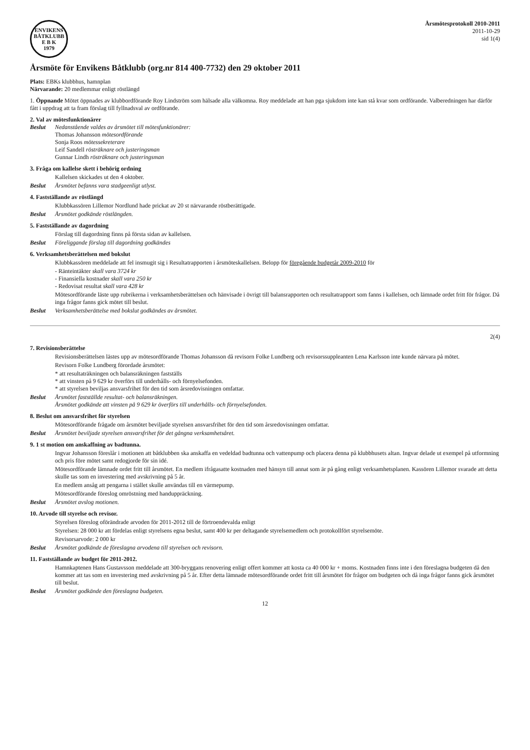ENVIKENS BÅTKLUBB
E B K
1979
Årsmötesprotokoll 2010-2011
2011-10-29
sid 1(4)
Årsmöte för Envikens Båtklubb (org.nr 814 400-7732) den 29 oktober 2011
Plats: EBKs klubbhus, hamnplan
Närvarande: 20 medlemmar enligt röstlängd
1. Öppnande Mötet öppnades av klubbordförande Roy Lindström som hälsade alla välkomna. Roy meddelade att han pga sjukdom inte kan stå kvar som ordförande. Valberedningen har därför fått i uppdrag att ta fram förslag till fyllnadsval av ordförande.
2. Val av mötesfunktionärer
Beslut
Nedanstående valdes av årsmötet till mötesfunktionärer:
Thomas Johansson mötesordförande
Sonja Roos mötessekreterare
Leif Sandell rösträknare och justeringsman
Gunnar Lindh rösträknare och justeringsman
3. Fråga om kallelse skett i behörig ordning
Kallelsen skickades ut den 4 oktober.
Beslut Årsmötet befanns vara stadgeenligt utlyst.
4. Fastställande av röstlängd
Klubbkassören Lillemor Nordlund hade prickat av 20 st närvarande röstberättigade.
Beslut Årsmötet godkände röstlängden.
5. Fastställande av dagordning
Förslag till dagordning finns på första sidan av kallelsen.
Beslut Föreliggande förslag till dagordning godkändes
6. Verksamhetsberättelsen med bokslut
Klubbkassören meddelade att fel insmugit sig i Resultatrapporten i årsmöteskallelsen. Belopp för föregående budgetår 2009-2010 för
- Ränteintäkter skall vara 3724 kr
- Finansiella kostnader skall vara 250 kr
- Redovisat resultat skall vara 428 kr
Mötesordförande läste upp rubrikerna i verksamhetsberättelsen och hänvisade i övrigt till balansrapporten och resultatrapport som fanns i kallelsen, och lämnade ordet fritt för frågor. Då inga frågor fanns gick mötet till beslut.
Beslut Verksamhetsberättelse med bokslut godkändes av årsmötet.
2(4)
7. Revisionsberättelse
Revisionsberättelsen lästes upp av mötesordförande Thomas Johansson då revisorn Folke Lundberg och revisorssuppleanten Lena Karlsson inte kunde närvara på mötet.
Revisorn Folke Lundberg förordade årsmötet:
* att resultaträkningen och balansräkningen fastställs
* att vinsten på 9 629 kr överförs till underhålls- och förnyelsefonden.
* att styrelsen beviljas ansvarsfrihet för den tid som årsredovisningen omfattar.
Beslut
Årsmötet fastställde resultat- och balansräkningen.
Årsmötet godkände att vinsten på 9 629 kr överförs till underhålls- och förnyelsefonden.
8. Beslut om ansvarsfrihet för styrelsen
Mötesordförande frågade om årsmötet beviljade styrelsen ansvarsfrihet för den tid som årsredovisningen omfattar.
Beslut Årsmötet beviljade styrelsen ansvarsfrihet för det gångna verksamhetsåret.
9. 1 st motion om anskaffning av badtunna.
Ingvar Johansson föreslår i motionen att båtklubben ska anskaffa en vedeldad badtunna och vattenpump och placera denna på klubbhusets altan. Ingvar delade ut exempel på utformning och pris före mötet samt redogjorde för sin idé.
Mötesordförande lämnade ordet fritt till årsmötet. En medlem ifrågasatte kostnaden med hänsyn till annat som är på gång enligt verksamhetsplanen. Kassören Lillemor svarade att detta skulle tas som en investering med avskrivning på 5 år.
En medlem ansåg att pengarna i stället skulle användas till en värmepump.
Mötesordförande föreslog omröstning med handuppräckning.
Beslut Årsmötet avslog motionen.
10. Arvode till styrelse och revisor.
Styrelsen föreslog oförändrade arvoden för 2011-2012 till de förtroendevalda enligt
Styrelsen: 28 000 kr att fördelas enligt styrelsens egna beslut, samt 400 kr per deltagande styrelsemedlem och protokollfört styrelsemöte.
Revisorsarvode: 2 000 kr
Beslut Årsmötet godkände de föreslagna arvodena till styrelsen och revisorn.
11. Fastställande av budget för 2011-2012.
Hamnkaptenen Hans Gustavsson meddelade att 300-bryggans renovering enligt offert kommer att kosta ca 40 000 kr + moms. Kostnaden finns inte i den föreslagna budgeten då den kommer att tas som en investering med avskrivning på 5 år. Efter detta lämnade mötesordförande ordet fritt till årsmötet för frågor om budgeten och då inga frågor fanns gick årsmötet till beslut.
Beslut Årsmötet godkände den föreslagna budgeten.
12